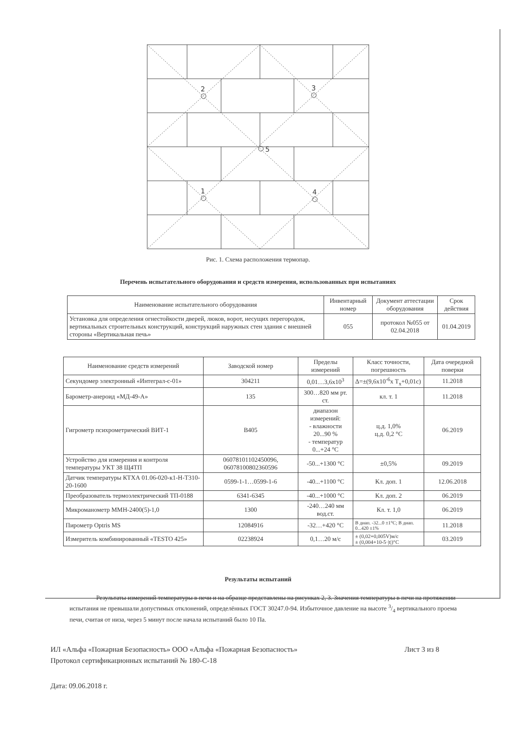2
3
5
1
4
Рис. 1. Схема расположения термопар.
Перечень испытательного оборудования и средств измерения, использованных при испытаниях
| Наименование испытательного оборудования | Инвентарный номер | Документ аттестации оборудования | Срок действия |
| --- | --- | --- | --- |
| Установка для определения огнестойкости дверей, люков, ворот, несущих перегородок, вертикальных строительных конструкций, конструкций наружных стен здания с внешней стороны «Вертикальная печь» | 055 | протокол №055 от 02.04.2018 | 01.04.2019 |
| Наименование средств измерений | Заводской номер | Пределы измерений | Класс точности, погрешность | Дата очередной поверки |
| --- | --- | --- | --- | --- |
| Секундомер электронный «Интеграл-с-01» | 304211 | 0,01…3,6х10<sup>3</sup> | Δ=±(9,6х10<sup>-6</sup>х T<sub>x</sub>+0,01c) | 11.2018 |
| Барометр-анероид «МД-49-А» | 135 | 300…820 мм рт. ст. | кл. т. 1 | 11.2018 |
| Гигрометр психрометрический ВИТ-1 | В405 | диапазон измерений: - влажности 20...90 % - температур 0...+24 °С | ц.д. 1,0% ц.д. 0,2 °С | 06.2019 |
| Устройство для измерения и контроля температуры УКТ 38 Щ4ТП | 06078101102450096, 06078100802360596 | -50...+1300 °С | ±0,5% | 09.2019 |
| Датчик температуры КТХА 01.06-020-к1-Н-Т310-20-1600 | 0599-1-1…0599-1-6 | -40...+1100 °С | Кл. доп. 1 | 12.06.2018 |
| Преобразователь термоэлектрический ТП-0188 | 6341-6345 | -40...+1000 °С | Кл. доп. 2 | 06.2019 |
| Микроманометр ММН-2400(5)-1,0 | 1300 | -240…240 мм вод.ст. | Кл. т. 1,0 | 06.2019 |
| Пирометр Optris MS | 12084916 | -32…+420 °С | В диап. -32...0 ±1°С; В диап. 0...420 ±1% | 11.2018 |
| Измеритель комбинированный «TESTO 425» | 02238924 | 0,1…20 м/с | ± (0,02+0,005V)м/с ± (0,004+10-5·/t/)°С | 03.2019 |
Результаты испытаний
Результаты измерений температуры в печи и на образце представлены на рисунках 2, 3. Значения температуры в печи на протяжении испытания не превышали допустимых отклонений, определённых ГОСТ 30247.0-94. Избыточное давление на высоте 3/4 вертикального проема печи, считая от низа, через 5 минут после начала испытаний было 10 Па.
ИЛ «Альфа «Пожарная Безопасность» ООО «Альфа «Пожарная Безопасность» Лист 3 из 8
Протокол сертификационных испытаний № 180-С-18
Дата: 09.06.2018 г.